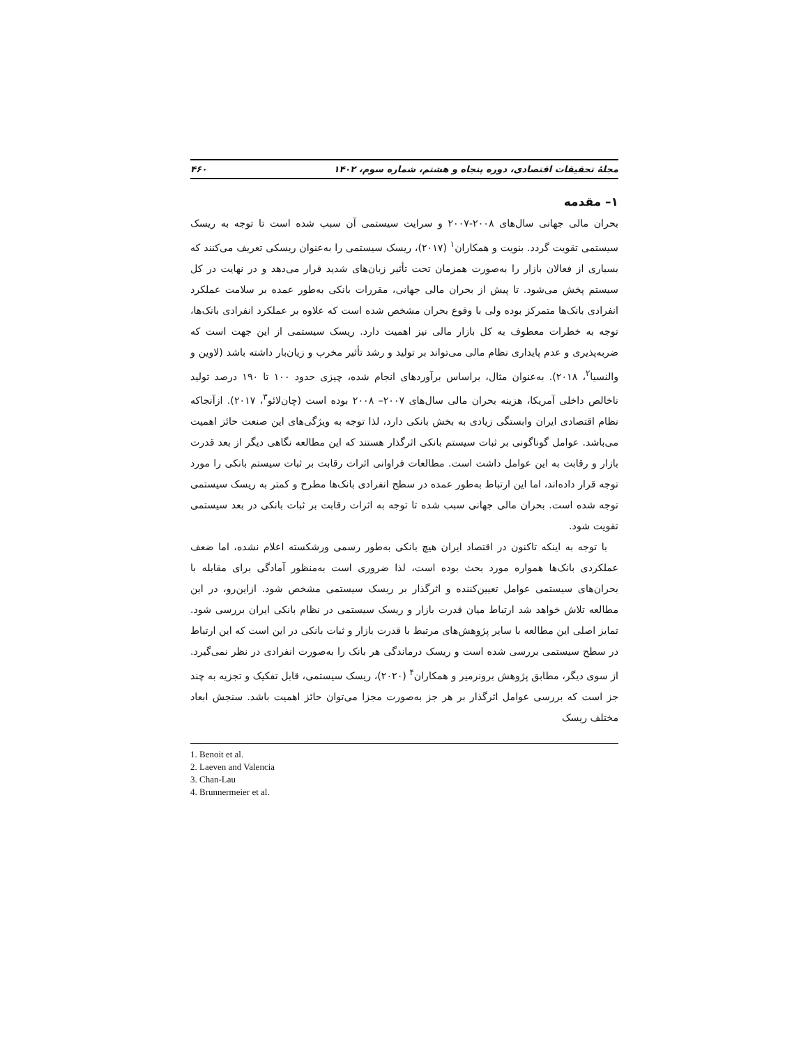مجلهٔ تحقیقات اقتصادی، دوره پنجاه و هشتم، شماره سوم، ۱۴۰۲ ۴۶۰
۱– مقدمه
بحران مالی جهانی سال‌های ۲۰۰۸-۲۰۰۷ و سرایت سیستمی آن سبب شده است تا توجه به ریسک سیستمی تقویت گردد. بنویت و همکاران<sup>۱</sup> (۲۰۱۷)، ریسک سیستمی را به‌عنوان ریسکی تعریف می‌کنند که بسیاری از فعالان بازار را به‌صورت همزمان تحت تأثیر زیان‌های شدید قرار می‌دهد و در نهایت در کل سیستم پخش می‌شود. تا پیش از بحران مالی جهانی، مقررات بانکی به‌طور عمده بر سلامت عملکرد انفرادی بانک‌ها متمرکز بوده ولی با وقوع بحران مشخص شده است که علاوه بر عملکرد انفرادی بانک‌ها، توجه به خطرات معطوف به کل بازار مالی نیز اهمیت دارد. ریسک سیستمی از این جهت است که ضربه‌پذیری و عدم پایداری نظام مالی می‌تواند بر تولید و رشد تأثیر مخرب و زیان‌بار داشته باشد (لاوین و والنسیا<sup>۲</sup>، ۲۰۱۸). به‌عنوان مثال، براساس برآوردهای انجام شده، چیزی حدود ۱۰۰ تا ۱۹۰ درصد تولید ناخالص داخلی آمریکا، هزینه بحران مالی سال‌های ۲۰۰۷– ۲۰۰۸ بوده است (چان‌لائو<sup>۳</sup>، ۲۰۱۷). ازآنجاکه نظام اقتصادی ایران وابستگی زیادی به بخش بانکی دارد، لذا توجه به ویژگی‌های این صنعت حائز اهمیت می‌باشد. عوامل گوناگونی بر ثبات سیستم بانکی اثرگذار هستند که این مطالعه نگاهی دیگر از بعد قدرت بازار و رقابت به این عوامل داشت است. مطالعات فراوانی اثرات رقابت بر ثبات سیستم بانکی را مورد توجه قرار داده‌اند، اما این ارتباط به‌طور عمده در سطح انفرادی بانک‌ها مطرح و کمتر به ریسک سیستمی توجه شده است. بحران مالی جهانی سبب شده تا توجه به اثرات رقابت بر ثبات بانکی در بعد سیستمی تقویت شود.
با توجه به اینکه تاکنون در اقتصاد ایران هیچ بانکی به‌طور رسمی ورشکسته اعلام نشده، اما ضعف عملکردی بانک‌ها همواره مورد بحث بوده است، لذا ضروری است به‌منظور آمادگی برای مقابله با بحران‌های سیستمی عوامل تعیین‌کننده و اثرگذار بر ریسک سیستمی مشخص شود. ازاین‌رو، در این مطالعه تلاش خواهد شد ارتباط میان قدرت بازار و ریسک سیستمی در نظام بانکی ایران بررسی شود. تمایز اصلی این مطالعه با سایر پژوهش‌های مرتبط با قدرت بازار و ثبات بانکی در این است که این ارتباط در سطح سیستمی بررسی شده است و ریسک درماندگی هر بانک را به‌صورت انفرادی در نظر نمی‌گیرد. از سوی دیگر، مطابق پژوهش برونرمیر و همکاران<sup>۴</sup> (۲۰۲۰)، ریسک سیستمی، قابل تفکیک و تجزیه به چند جز است که بررسی عوامل اثرگذار بر هر جز به‌صورت مجزا می‌توان حائز اهمیت باشد. سنجش ابعاد مختلف ریسک
1. Benoit et al.
2. Laeven and Valencia
3. Chan-Lau
4. Brunnermeier et al.